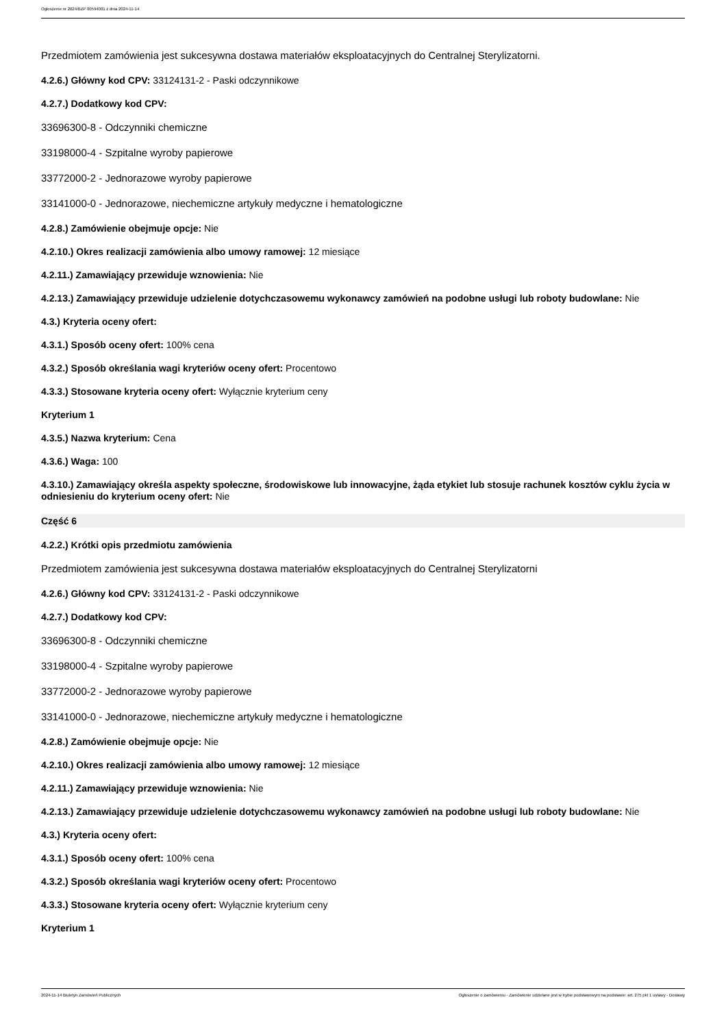Ogłoszenie nr 2024/BZP 00594001 z dnia 2024-11-14
Przedmiotem zamówienia jest sukcesywna dostawa materiałów eksploatacyjnych do Centralnej Sterylizatorni.
4.2.6.) Główny kod CPV: 33124131-2 - Paski odczynnikowe
4.2.7.) Dodatkowy kod CPV:
33696300-8 - Odczynniki chemiczne
33198000-4 - Szpitalne wyroby papierowe
33772000-2 - Jednorazowe wyroby papierowe
33141000-0 - Jednorazowe, niechemiczne artykuły medyczne i hematologiczne
4.2.8.) Zamówienie obejmuje opcje: Nie
4.2.10.) Okres realizacji zamówienia albo umowy ramowej: 12 miesiące
4.2.11.) Zamawiający przewiduje wznowienia: Nie
4.2.13.) Zamawiający przewiduje udzielenie dotychczasowemu wykonawcy zamówień na podobne usługi lub roboty budowlane: Nie
4.3.) Kryteria oceny ofert:
4.3.1.) Sposób oceny ofert: 100% cena
4.3.2.) Sposób określania wagi kryteriów oceny ofert: Procentowo
4.3.3.) Stosowane kryteria oceny ofert: Wyłącznie kryterium ceny
Kryterium 1
4.3.5.) Nazwa kryterium: Cena
4.3.6.) Waga: 100
4.3.10.) Zamawiający określa aspekty społeczne, środowiskowe lub innowacyjne, żąda etykiet lub stosuje rachunek kosztów cyklu życia w odniesieniu do kryterium oceny ofert: Nie
Część 6
4.2.2.) Krótki opis przedmiotu zamówienia
Przedmiotem zamówienia jest sukcesywna dostawa materiałów eksploatacyjnych do Centralnej Sterylizatorni
4.2.6.) Główny kod CPV: 33124131-2 - Paski odczynnikowe
4.2.7.) Dodatkowy kod CPV:
33696300-8 - Odczynniki chemiczne
33198000-4 - Szpitalne wyroby papierowe
33772000-2 - Jednorazowe wyroby papierowe
33141000-0 - Jednorazowe, niechemiczne artykuły medyczne i hematologiczne
4.2.8.) Zamówienie obejmuje opcje: Nie
4.2.10.) Okres realizacji zamówienia albo umowy ramowej: 12 miesiące
4.2.11.) Zamawiający przewiduje wznowienia: Nie
4.2.13.) Zamawiający przewiduje udzielenie dotychczasowemu wykonawcy zamówień na podobne usługi lub roboty budowlane: Nie
4.3.) Kryteria oceny ofert:
4.3.1.) Sposób oceny ofert: 100% cena
4.3.2.) Sposób określania wagi kryteriów oceny ofert: Procentowo
4.3.3.) Stosowane kryteria oceny ofert: Wyłącznie kryterium ceny
Kryterium 1
2024-11-14 Biuletyn Zamówień Publicznych Ogłoszenie o zamówieniu - Zamówienie udzielane jest w trybie podstawowym na podstawie: art. 275 pkt 1 ustawy - Dostawy